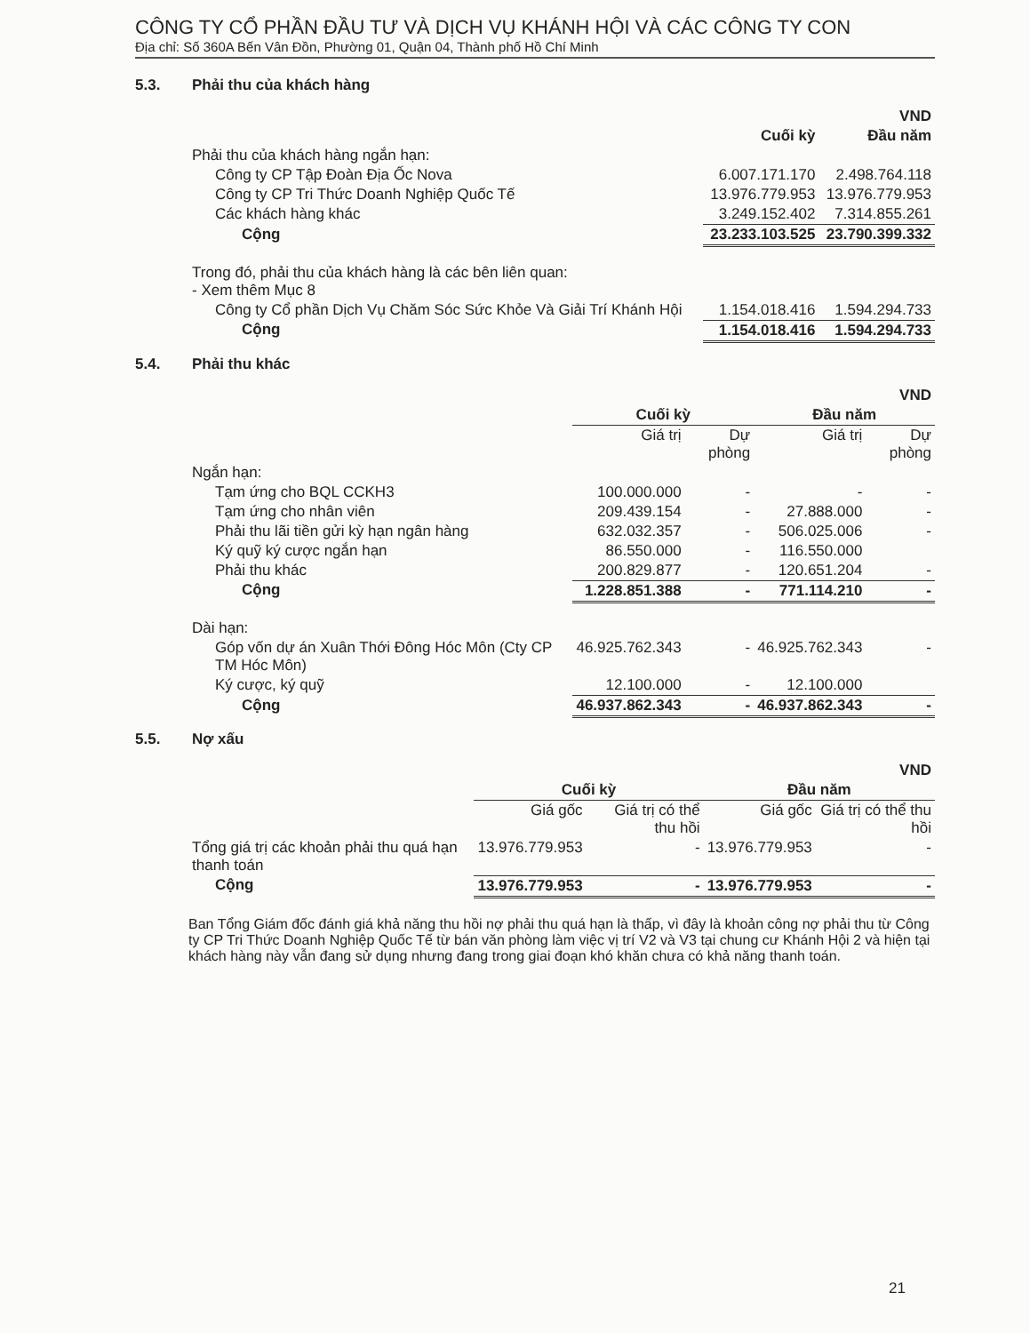CÔNG TY CỔ PHẦN ĐẦU TƯ VÀ DỊCH VỤ KHÁNH HỘI VÀ CÁC CÔNG TY CON
Địa chỉ: Số 360A Bến Vân Đồn, Phường 01, Quận 04, Thành phố Hồ Chí Minh
5.3. Phải thu của khách hàng
| | | VND |
| --- | --- | --- |
| | Cuối kỳ | Đầu năm |
| Phải thu của khách hàng ngắn hạn: | | |
| Công ty CP Tập Đoàn Địa Ốc Nova | 6.007.171.170 | 2.498.764.118 |
| Công ty CP Tri Thức Doanh Nghiệp Quốc Tế | 13.976.779.953 | 13.976.779.953 |
| Các khách hàng khác | 3.249.152.402 | 7.314.855.261 |
| Cộng | 23.233.103.525 | 23.790.399.332 |
| Trong đó, phải thu của khách hàng là các bên liên quan: - Xem thêm Mục 8 | | |
| Công ty Cổ phần Dịch Vụ Chăm Sóc Sức Khỏe Và Giải Trí Khánh Hội | 1.154.018.416 | 1.594.294.733 |
| Cộng | 1.154.018.416 | 1.594.294.733 |
5.4. Phải thu khác
| | | | | VND |
| --- | --- | --- | --- | --- |
| | Cuối kỳ | | Đầu năm | |
| | Giá trị | Dự phòng | Giá trị | Dự phòng |
| Ngắn hạn: | | | | |
| Tạm ứng cho BQL CCKH3 | 100.000.000 | - | - | - |
| Tạm ứng cho nhân viên | 209.439.154 | - | 27.888.000 | - |
| Phải thu lãi tiền gửi kỳ hạn ngân hàng | 632.032.357 | - | 506.025.006 | - |
| Ký quỹ ký cược ngắn hạn | 86.550.000 | - | 116.550.000 | |
| Phải thu khác | 200.829.877 | - | 120.651.204 | - |
| Cộng | 1.228.851.388 | - | 771.114.210 | - |
| Dài hạn: | | | | |
| Góp vốn dự án Xuân Thới Đông Hóc Môn (Cty CP TM Hóc Môn) | 46.925.762.343 | - | 46.925.762.343 | - |
| Ký cược, ký quỹ | 12.100.000 | - | 12.100.000 | |
| Cộng | 46.937.862.343 | - | 46.937.862.343 | - |
5.5. Nợ xấu
| | | | | VND |
| --- | --- | --- | --- | --- |
| | Cuối kỳ | | Đầu năm | |
| | Giá gốc | Giá trị có thể thu hồi | Giá gốc | Giá trị có thể thu hồi |
| Tổng giá trị các khoản phải thu quá hạn thanh toán | 13.976.779.953 | - | 13.976.779.953 | - |
| Cộng | 13.976.779.953 | - | 13.976.779.953 | - |
Ban Tổng Giám đốc đánh giá khả năng thu hồi nợ phải thu quá hạn là thấp, vì đây là khoản công nợ phải thu từ Công ty CP Tri Thức Doanh Nghiệp Quốc Tế từ bán văn phòng làm việc vị trí V2 và V3 tại chung cư Khánh Hội 2 và hiện tại khách hàng này vẫn đang sử dụng nhưng đang trong giai đoạn khó khăn chưa có khả năng thanh toán.
21